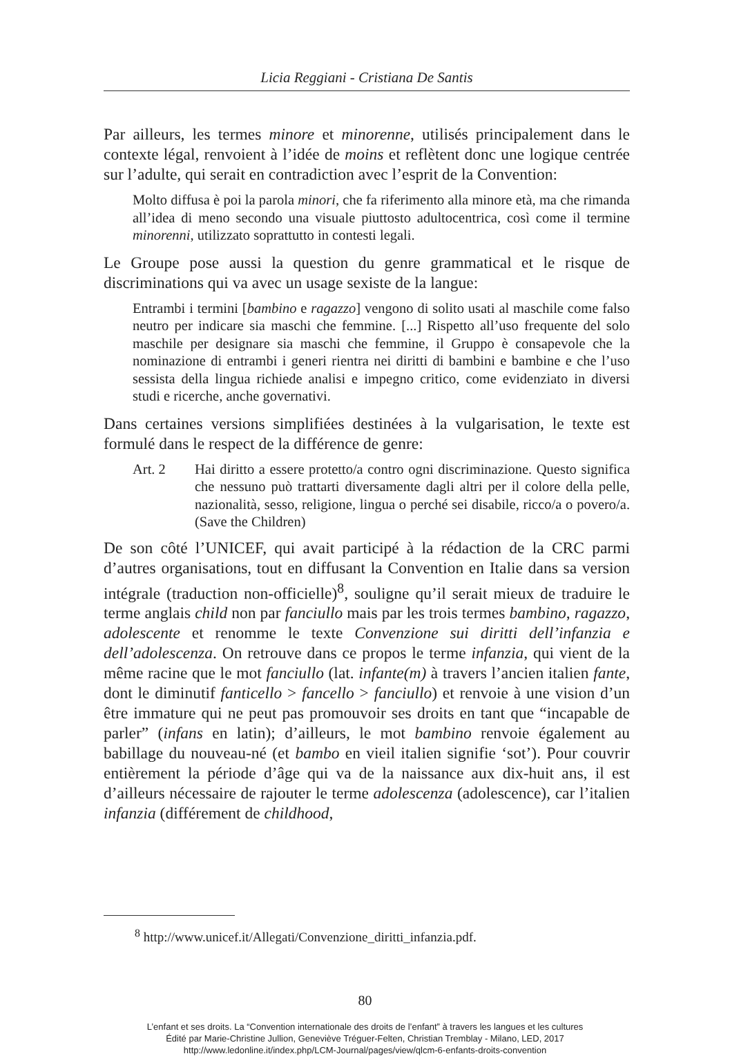Licia Reggiani - Cristiana De Santis
Par ailleurs, les termes minore et minorenne, utilisés principalement dans le contexte légal, renvoient à l’idée de moins et reflètent donc une logique centrée sur l’adulte, qui serait en contradiction avec l’esprit de la Convention:
Molto diffusa è poi la parola minori, che fa riferimento alla minore età, ma che rimanda all’idea di meno secondo una visuale piuttosto adultocentrica, così come il termine minorenni, utilizzato soprattutto in contesti legali.
Le Groupe pose aussi la question du genre grammatical et le risque de discriminations qui va avec un usage sexiste de la langue:
Entrambi i termini [bambino e ragazzo] vengono di solito usati al maschile come falso neutro per indicare sia maschi che femmine. [...] Rispetto all’uso frequente del solo maschile per designare sia maschi che femmine, il Gruppo è consapevole che la nominazione di entrambi i generi rientra nei diritti di bambini e bambine e che l’uso sessista della lingua richiede analisi e impegno critico, come evidenziato in diversi studi e ricerche, anche governativi.
Dans certaines versions simplifiées destinées à la vulgarisation, le texte est formulé dans le respect de la différence de genre:
Art. 2 Hai diritto a essere protetto/a contro ogni discriminazione. Questo significa che nessuno può trattarti diversamente dagli altri per il colore della pelle, nazionalità, sesso, religione, lingua o perché sei disabile, ricco/a o povero/a. (Save the Children)
De son côté l’UNICEF, qui avait participé à la rédaction de la CRC parmi d’autres organisations, tout en diffusant la Convention en Italie dans sa version intégrale (traduction non-officielle)<sup>8</sup>, souligne qu’il serait mieux de traduire le terme anglais child non par fanciullo mais par les trois termes bambino, ragazzo, adolescente et renomme le texte Convenzione sui diritti dell’infanzia e dell’adolescenza. On retrouve dans ce propos le terme infanzia, qui vient de la même racine que le mot fanciullo (lat. infante(m) à travers l’ancien italien fante, dont le diminutif fanticello > fancello > fanciullo) et renvoie à une vision d’un être immature qui ne peut pas promouvoir ses droits en tant que “incapable de parler” (infans en latin); d’ailleurs, le mot bambino renvoie également au babillage du nouveau-né (et bambo en vieil italien signifie ‘sot’). Pour couvrir entièrement la période d’âge qui va de la naissance aux dix-huit ans, il est d’ailleurs nécessaire de rajouter le terme adolescenza (adolescence), car l’italien infanzia (différement de childhood,
<sup>8</sup> http://www.unicef.it/Allegati/Convenzione_diritti_infanzia.pdf.
80
L’enfant et ses droits. La “Convention internationale des droits de l’enfant” à travers les langues et les cultures
Édité par Marie-Christine Jullion, Geneviève Tréguer-Felten, Christian Tremblay - Milano, LED, 2017
http://www.ledonline.it/index.php/LCM-Journal/pages/view/qlcm-6-enfants-droits-convention